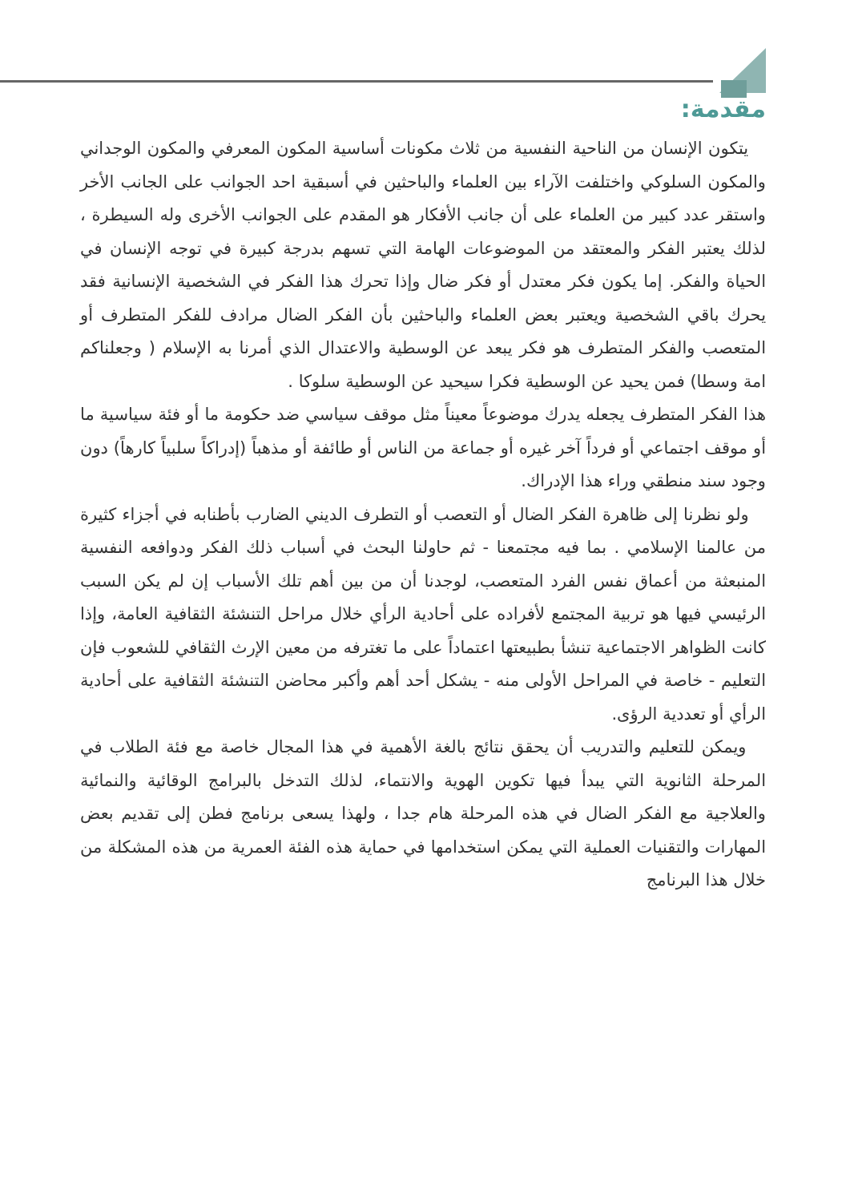مقدمة:
يتكون الإنسان من الناحية النفسية من ثلاث مكونات أساسية المكون المعرفي والمكون الوجداني والمكون السلوكي واختلفت الآراء بين العلماء والباحثين في أسبقية احد الجوانب على الجانب الأخر واستقر عدد كبير من العلماء على أن جانب الأفكار هو المقدم على الجوانب الأخرى وله السيطرة ، لذلك يعتبر الفكر والمعتقد من الموضوعات الهامة التي تسهم بدرجة كبيرة في توجه الإنسان في الحياة والفكر. إما يكون فكر معتدل أو فكر ضال وإذا تحرك هذا الفكر في الشخصية الإنسانية فقد يحرك باقي الشخصية ويعتبر بعض العلماء والباحثين بأن الفكر الضال مرادف للفكر المتطرف أو المتعصب والفكر المتطرف هو فكر يبعد عن الوسطية والاعتدال الذي أمرنا به الإسلام ( وجعلناكم امة وسطا) فمن يحيد عن الوسطية فكرا سيحيد عن الوسطية سلوكا .
هذا الفكر المتطرف يجعله يدرك موضوعاً معيناً مثل موقف سياسي ضد حكومة ما أو فئة سياسية ما أو موقف اجتماعي أو فرداً آخر غيره أو جماعة من الناس أو طائفة أو مذهباً (إدراكاً سلبياً كارهاً) دون وجود سند منطقي وراء هذا الإدراك.
ولو نظرنا إلى ظاهرة الفكر الضال أو التعصب أو التطرف الديني الضارب بأطنابه في أجزاء كثيرة من عالمنا الإسلامي . بما فيه مجتمعنا - ثم حاولنا البحث في أسباب ذلك الفكر ودوافعه النفسية المنبعثة من أعماق نفس الفرد المتعصب، لوجدنا أن من بين أهم تلك الأسباب إن لم يكن السبب الرئيسي فيها هو تربية المجتمع لأفراده على أحادية الرأي خلال مراحل التنشئة الثقافية العامة، وإذا كانت الظواهر الاجتماعية تنشأ بطبيعتها اعتماداً على ما تغترفه من معين الإرث الثقافي للشعوب فإن التعليم - خاصة في المراحل الأولى منه - يشكل أحد أهم وأكبر محاضن التنشئة الثقافية على أحادية الرأي أو تعددية الرؤى.
ويمكن للتعليم والتدريب أن يحقق نتائج بالغة الأهمية في هذا المجال خاصة مع فئة الطلاب في المرحلة الثانوية التي يبدأ فيها تكوين الهوية والانتماء، لذلك التدخل بالبرامج الوقائية والنمائية والعلاجية مع الفكر الضال في هذه المرحلة هام جدا ، ولهذا يسعى برنامج فطن إلى تقديم بعض المهارات والتقنيات العملية التي يمكن استخدامها في حماية هذه الفئة العمرية من هذه المشكلة من خلال هذا البرنامج